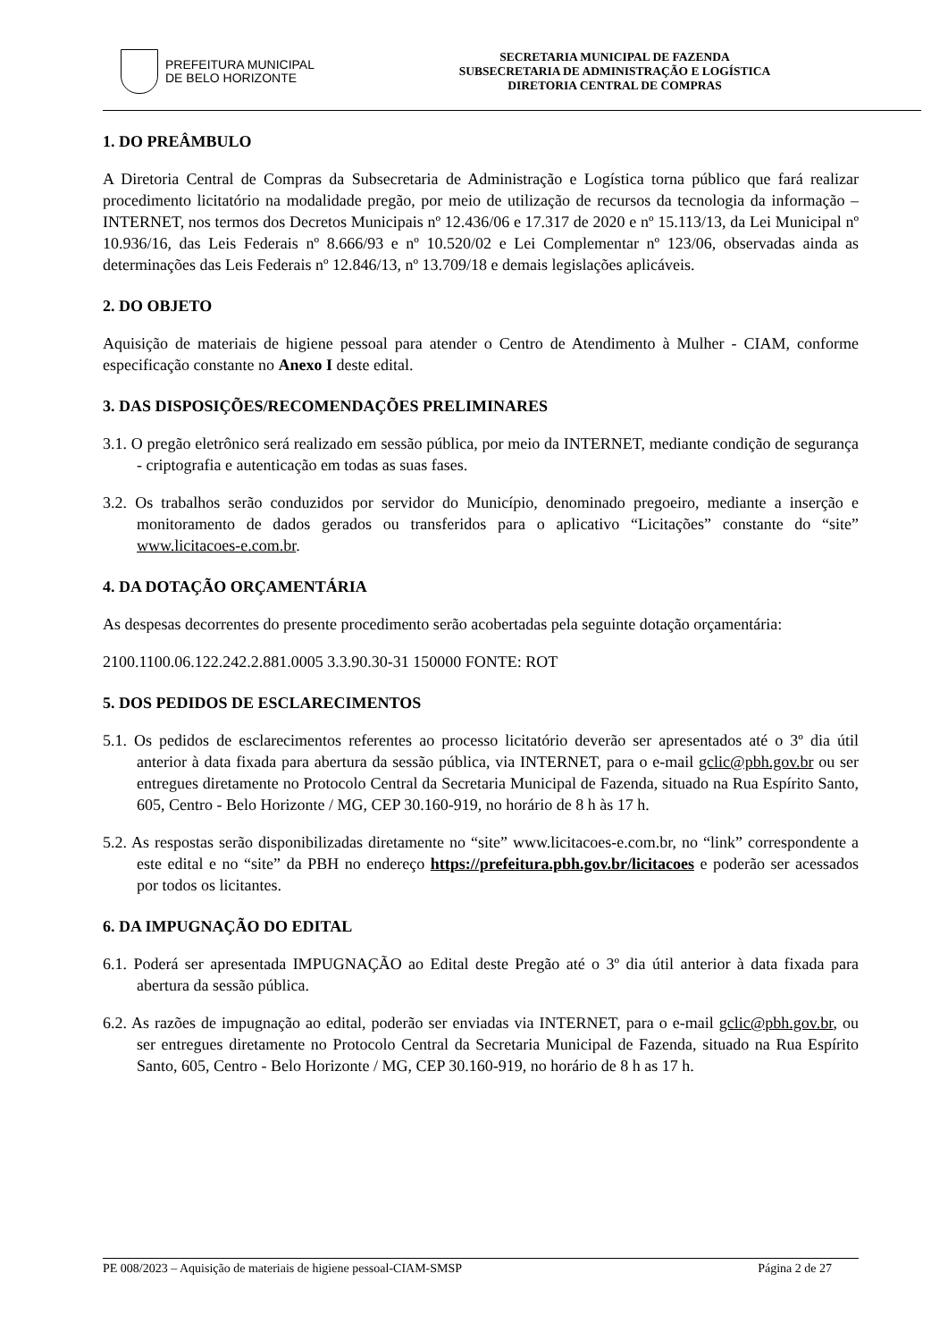PREFEITURA MUNICIPAL
DE BELO HORIZONTE
SECRETARIA MUNICIPAL DE FAZENDA
SUBSECRETARIA DE ADMINISTRAÇÃO E LOGÍSTICA
DIRETORIA CENTRAL DE COMPRAS
1. DO PREÂMBULO
A Diretoria Central de Compras da Subsecretaria de Administração e Logística torna público que fará realizar procedimento licitatório na modalidade pregão, por meio de utilização de recursos da tecnologia da informação – INTERNET, nos termos dos Decretos Municipais nº 12.436/06 e 17.317 de 2020 e nº 15.113/13, da Lei Municipal nº 10.936/16, das Leis Federais nº 8.666/93 e nº 10.520/02 e Lei Complementar nº 123/06, observadas ainda as determinações das Leis Federais nº 12.846/13, nº 13.709/18 e demais legislações aplicáveis.
2. DO OBJETO
Aquisição de materiais de higiene pessoal para atender o Centro de Atendimento à Mulher - CIAM, conforme especificação constante no Anexo I deste edital.
3. DAS DISPOSIÇÕES/RECOMENDAÇÕES PRELIMINARES
3.1. O pregão eletrônico será realizado em sessão pública, por meio da INTERNET, mediante condição de segurança - criptografia e autenticação em todas as suas fases.
3.2. Os trabalhos serão conduzidos por servidor do Município, denominado pregoeiro, mediante a inserção e monitoramento de dados gerados ou transferidos para o aplicativo “Licitações” constante do “site” www.licitacoes-e.com.br.
4. DA DOTAÇÃO ORÇAMENTÁRIA
As despesas decorrentes do presente procedimento serão acobertadas pela seguinte dotação orçamentária:
2100.1100.06.122.242.2.881.0005 3.3.90.30-31 150000 FONTE: ROT
5. DOS PEDIDOS DE ESCLARECIMENTOS
5.1. Os pedidos de esclarecimentos referentes ao processo licitatório deverão ser apresentados até o 3º dia útil anterior à data fixada para abertura da sessão pública, via INTERNET, para o e-mail gclic@pbh.gov.br ou ser entregues diretamente no Protocolo Central da Secretaria Municipal de Fazenda, situado na Rua Espírito Santo, 605, Centro - Belo Horizonte / MG, CEP 30.160-919, no horário de 8 h às 17 h.
5.2. As respostas serão disponibilizadas diretamente no “site” www.licitacoes-e.com.br, no “link” correspondente a este edital e no “site” da PBH no endereço https://prefeitura.pbh.gov.br/licitacoes e poderão ser acessados por todos os licitantes.
6. DA IMPUGNAÇÃO DO EDITAL
6.1. Poderá ser apresentada IMPUGNAÇÃO ao Edital deste Pregão até o 3º dia útil anterior à data fixada para abertura da sessão pública.
6.2. As razões de impugnação ao edital, poderão ser enviadas via INTERNET, para o e-mail gclic@pbh.gov.br, ou ser entregues diretamente no Protocolo Central da Secretaria Municipal de Fazenda, situado na Rua Espírito Santo, 605, Centro - Belo Horizonte / MG, CEP 30.160-919, no horário de 8 h as 17 h.
PE 008/2023 – Aquisição de materiais de higiene pessoal-CIAM-SMSP Página 2 de 27